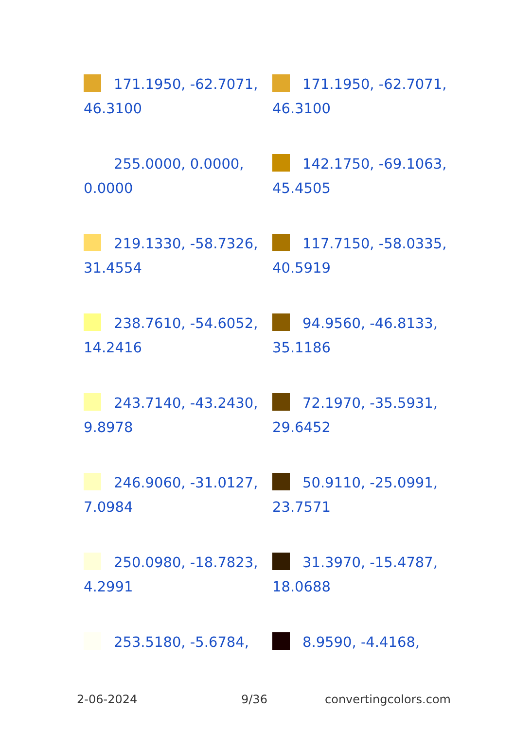171.1950, -62.7071, 46.3100
171.1950, -62.7071, 46.3100
255.0000, 0.0000, 0.0000
142.1750, -69.1063, 45.4505
219.1330, -58.7326, 31.4554
117.7150, -58.0335, 40.5919
238.7610, -54.6052, 14.2416
94.9560, -46.8133, 35.1186
243.7140, -43.2430, 9.8978
72.1970, -35.5931, 29.6452
246.9060, -31.0127, 7.0984
50.9110, -25.0991, 23.7571
250.0980, -18.7823, 4.2991
31.3970, -15.4787, 18.0688
253.5180, -5.6784,
8.9590, -4.4168,
2-06-2024 9/36 convertingcolors.com